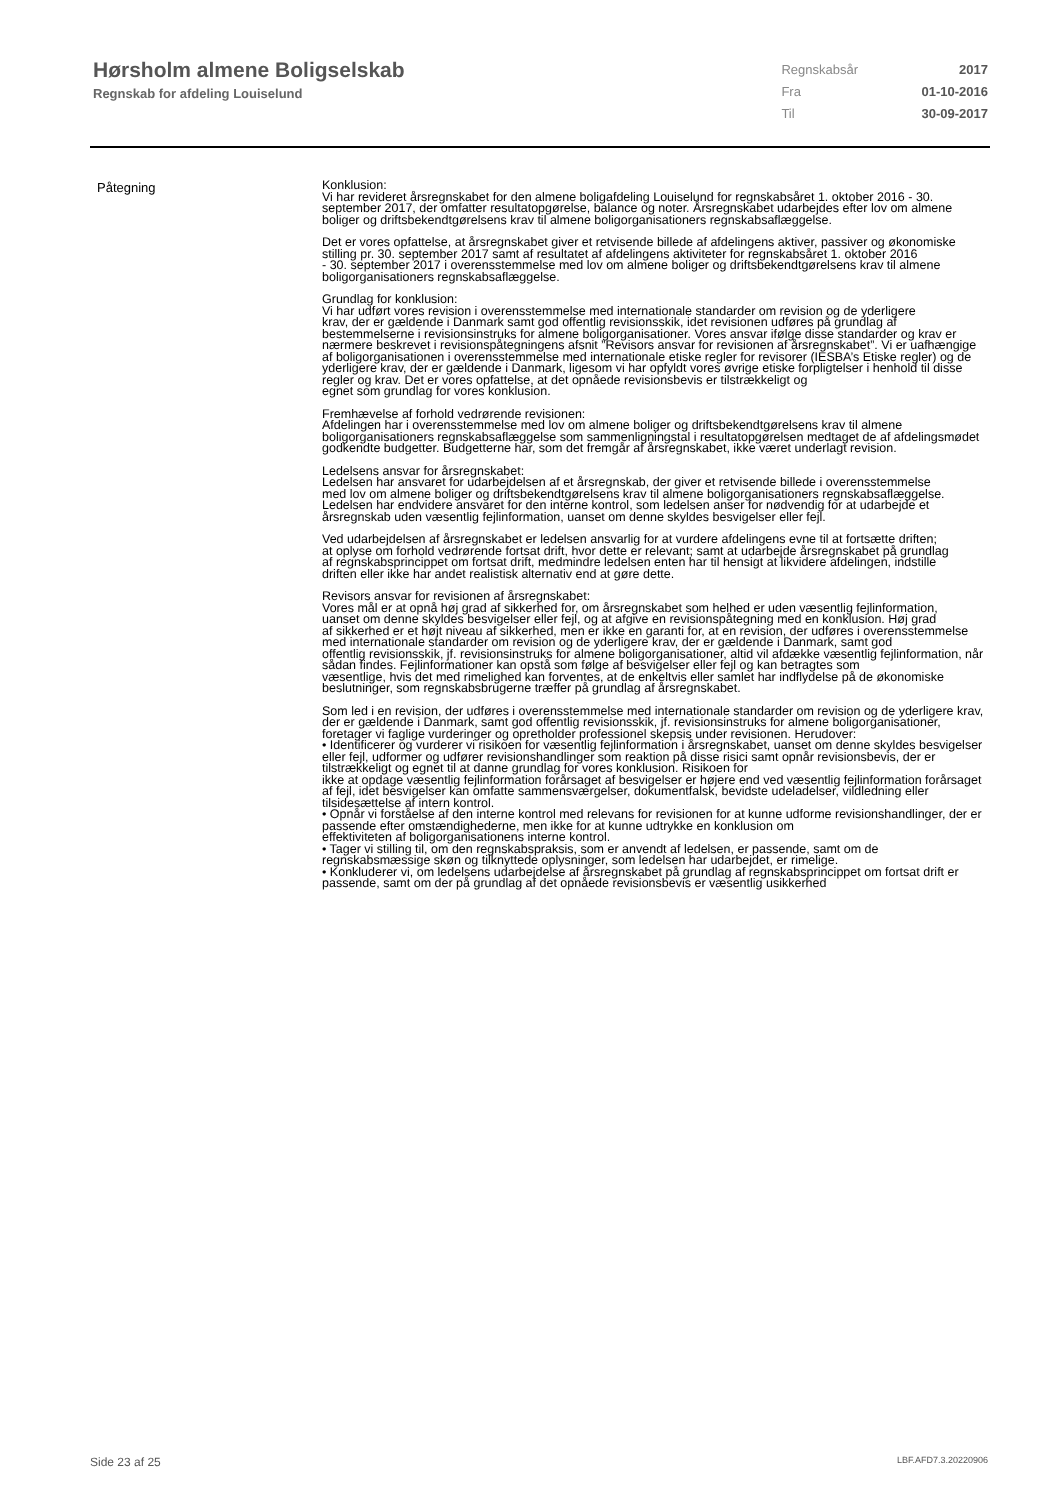Hørsholm almene Boligselskab
Regnskab for afdeling Louiselund
| Regnskabsår | 2017 |
| Fra | 01-10-2016 |
| Til | 30-09-2017 |
Påtegning
Konklusion:
Vi har revideret årsregnskabet for den almene boligafdeling Louiselund for regnskabsåret 1. oktober 2016 - 30.
september 2017, der omfatter resultatopgørelse, balance og noter. Årsregnskabet udarbejdes efter lov om almene
boliger og driftsbekendtgørelsens krav til almene boligorganisationers regnskabsaflæggelse.
Det er vores opfattelse, at årsregnskabet giver et retvisende billede af afdelingens aktiver, passiver og økonomiske stilling pr. 30. september 2017 samt af resultatet af afdelingens aktiviteter for regnskabsåret 1. oktober 2016
- 30. september 2017 i overensstemmelse med lov om almene boliger og driftsbekendtgørelsens krav til almene
boligorganisationers regnskabsaflæggelse.
Grundlag for konklusion:
Vi har udført vores revision i overensstemmelse med internationale standarder om revision og de yderligere
krav, der er gældende i Danmark samt god offentlig revisionsskik, idet revisionen udføres på grundlag af bestemmelserne i revisionsinstruks for almene boligorganisationer. Vores ansvar ifølge disse standarder og krav er
nærmere beskrevet i revisionspåtegningens afsnit ”Revisors ansvar for revisionen af årsregnskabet”. Vi er uafhængige af boligorganisationen i overensstemmelse med internationale etiske regler for revisorer (IESBA’s Etiske regler) og de yderligere krav, der er gældende i Danmark, ligesom vi har opfyldt vores øvrige etiske forpligtelser i henhold til disse regler og krav. Det er vores opfattelse, at det opnåede revisionsbevis er tilstrækkeligt og
egnet som grundlag for vores konklusion.
Fremhævelse af forhold vedrørende revisionen:
Afdelingen har i overensstemmelse med lov om almene boliger og driftsbekendtgørelsens krav til almene boligorganisationers regnskabsaflæggelse som sammenligningstal i resultatopgørelsen medtaget de af afdelingsmødet godkendte budgetter. Budgetterne har, som det fremgår af årsregnskabet, ikke været underlagt revision.
Ledelsens ansvar for årsregnskabet:
Ledelsen har ansvaret for udarbejdelsen af et årsregnskab, der giver et retvisende billede i overensstemmelse
med lov om almene boliger og driftsbekendtgørelsens krav til almene boligorganisationers regnskabsaflæggelse.
Ledelsen har endvidere ansvaret for den interne kontrol, som ledelsen anser for nødvendig for at udarbejde et
årsregnskab uden væsentlig fejlinformation, uanset om denne skyldes besvigelser eller fejl.
Ved udarbejdelsen af årsregnskabet er ledelsen ansvarlig for at vurdere afdelingens evne til at fortsætte driften;
at oplyse om forhold vedrørende fortsat drift, hvor dette er relevant; samt at udarbejde årsregnskabet på grundlag
af regnskabsprincippet om fortsat drift, medmindre ledelsen enten har til hensigt at likvidere afdelingen, indstille
driften eller ikke har andet realistisk alternativ end at gøre dette.
Revisors ansvar for revisionen af årsregnskabet:
Vores mål er at opnå høj grad af sikkerhed for, om årsregnskabet som helhed er uden væsentlig fejlinformation,
uanset om denne skyldes besvigelser eller fejl, og at afgive en revisionspåtegning med en konklusion. Høj grad
af sikkerhed er et højt niveau af sikkerhed, men er ikke en garanti for, at en revision, der udføres i overensstemmelse med internationale standarder om revision og de yderligere krav, der er gældende i Danmark, samt god
offentlig revisionsskik, jf. revisionsinstruks for almene boligorganisationer, altid vil afdække væsentlig fejlinformation, når sådan findes. Fejlinformationer kan opstå som følge af besvigelser eller fejl og kan betragtes som
væsentlige, hvis det med rimelighed kan forventes, at de enkeltvis eller samlet har indflydelse på de økonomiske
beslutninger, som regnskabsbrugerne træffer på grundlag af årsregnskabet.
Som led i en revision, der udføres i overensstemmelse med internationale standarder om revision og de yderligere krav, der er gældende i Danmark, samt god offentlig revisionsskik, jf. revisionsinstruks for almene boligorganisationer, foretager vi faglige vurderinger og opretholder professionel skepsis under revisionen. Herudover:
• Identificerer og vurderer vi risikoen for væsentlig fejlinformation i årsregnskabet, uanset om denne skyldes besvigelser eller fejl, udformer og udfører revisionshandlinger som reaktion på disse risici samt opnår revisionsbevis, der er tilstrækkeligt og egnet til at danne grundlag for vores konklusion. Risikoen for
ikke at opdage væsentlig fejlinformation forårsaget af besvigelser er højere end ved væsentlig fejlinformation forårsaget af fejl, idet besvigelser kan omfatte sammensværgelser, dokumentfalsk, bevidste udeladelser, vildledning eller tilsidesættelse af intern kontrol.
• Opnår vi forståelse af den interne kontrol med relevans for revisionen for at kunne udforme revisionshandlinger, der er passende efter omstændighederne, men ikke for at kunne udtrykke en konklusion om
effektiviteten af boligorganisationens interne kontrol.
• Tager vi stilling til, om den regnskabspraksis, som er anvendt af ledelsen, er passende, samt om de regnskabsmæssige skøn og tilknyttede oplysninger, som ledelsen har udarbejdet, er rimelige.
• Konkluderer vi, om ledelsens udarbejdelse af årsregnskabet på grundlag af regnskabsprincippet om fortsat drift er passende, samt om der på grundlag af det opnåede revisionsbevis er væsentlig usikkerhed
Side 23 af 25 LBF.AFD7.3.20220906